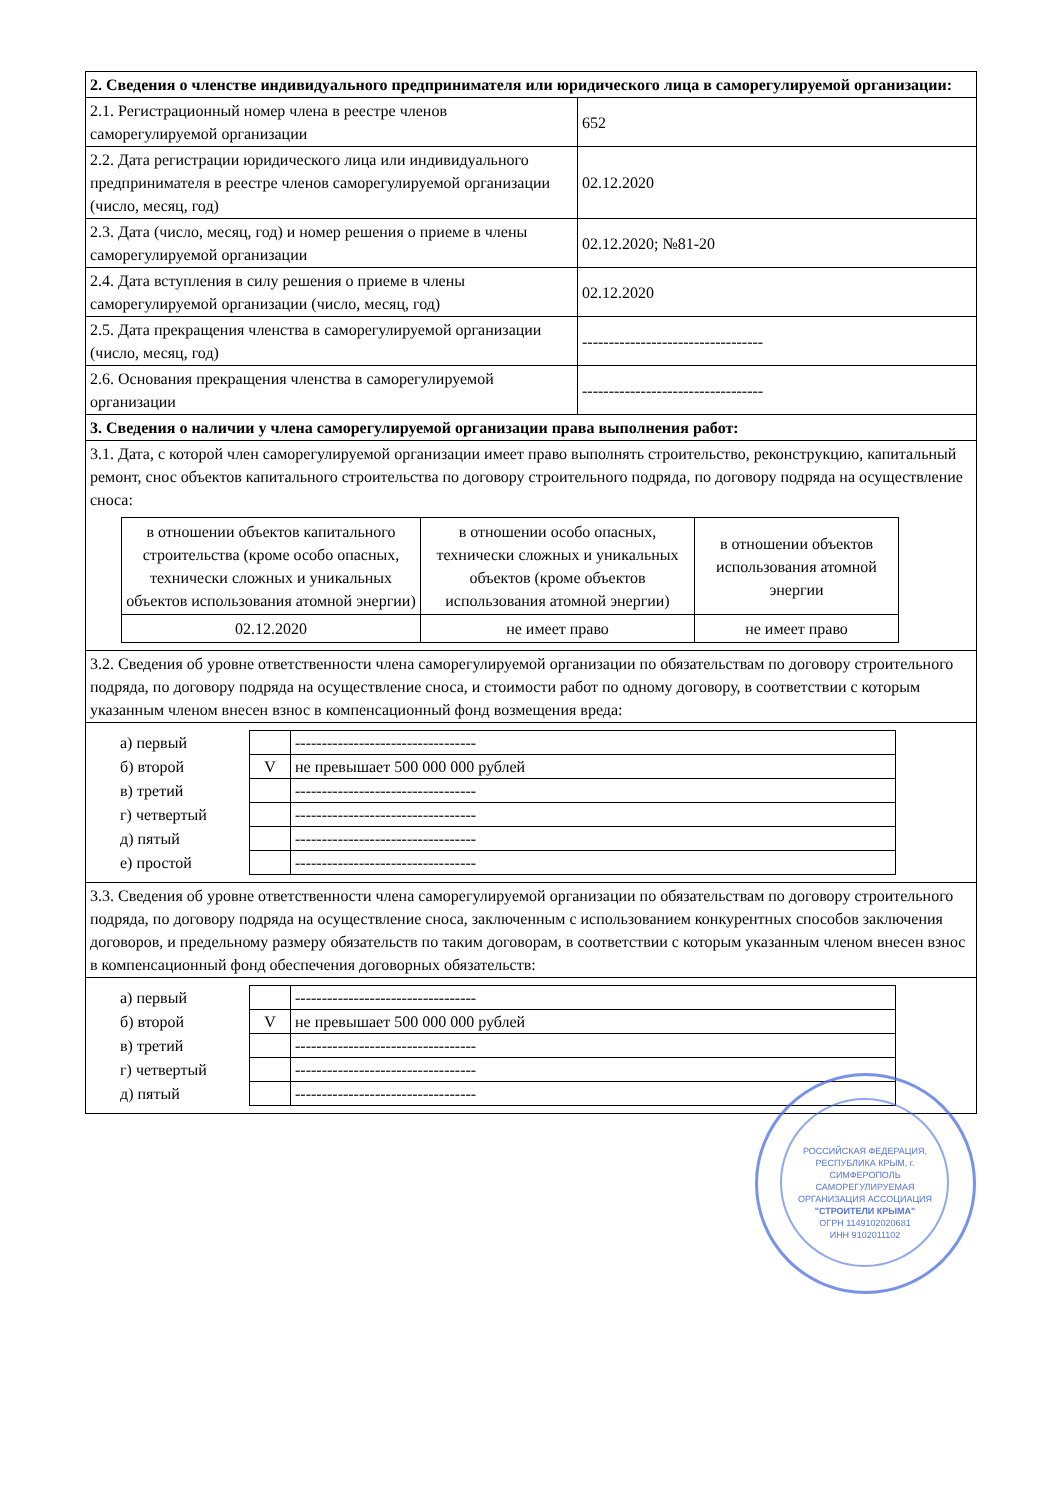| 2. Сведения о членстве индивидуального предпринимателя или юридического лица в саморегулируемой организации: | |
| 2.1. Регистрационный номер члена в реестре членов саморегулируемой организации | 652 |
| 2.2. Дата регистрации юридического лица или индивидуального предпринимателя в реестре членов саморегулируемой организации (число, месяц, год) | 02.12.2020 |
| 2.3. Дата (число, месяц, год) и номер решения о приеме в члены саморегулируемой организации | 02.12.2020; №81-20 |
| 2.4. Дата вступления в силу решения о приеме в члены саморегулируемой организации (число, месяц, год) | 02.12.2020 |
| 2.5. Дата прекращения членства в саморегулируемой организации (число, месяц, год) | ---------------------------------- |
| 2.6. Основания прекращения членства в саморегулируемой организации | ---------------------------------- |
| 3. Сведения о наличии у члена саморегулируемой организации права выполнения работ: | |
| 3.1. Дата, с которой член саморегулируемой организации имеет право выполнять строительство, реконструкцию, капитальный ремонт, снос объектов капитального строительства по договору строительного подряда, по договору подряда на осуществление сноса: / в отношении объектов капитального строительства (кроме особо опасных, технически сложных и уникальных объектов использования атомной энергии) / в отношении особо опасных, технически сложных и уникальных объектов (кроме объектов использования атомной энергии) / в отношении объектов использования атомной энергии / / 02.12.2020 / не имеет право / не имеет право / | |
| 3.2. Сведения об уровне ответственности члена саморегулируемой организации по обязательствам по договору строительного подряда, по договору подряда на осуществление сноса, и стоимости работ по одному договору, в соответствии с которым указанным членом внесен взнос в компенсационный фонд возмещения вреда: | |
| / а) первый / / ---------------------------------- / / б) второй / V / не превышает 500 000 000 рублей / / в) третий / / ---------------------------------- / / г) четвертый / / ---------------------------------- / / д) пятый / / ---------------------------------- / / е) простой / / ---------------------------------- / | |
| 3.3. Сведения об уровне ответственности члена саморегулируемой организации по обязательствам по договору строительного подряда, по договору подряда на осуществление сноса, заключенным с использованием конкурентных способов заключения договоров, и предельному размеру обязательств по таким договорам, в соответствии с которым указанным членом внесен взнос в компенсационный фонд обеспечения договорных обязательств: | |
| / а) первый / / ---------------------------------- / / б) второй / V / не превышает 500 000 000 рублей / / в) третий / / ---------------------------------- / / г) четвертый / / ---------------------------------- / / д) пятый / / ---------------------------------- / | |
РОССИЙСКАЯ ФЕДЕРАЦИЯ, РЕСПУБЛИКА КРЫМ, г. СИМФЕРОПОЛЬ
САМОРЕГУЛИРУЕМАЯ ОРГАНИЗАЦИЯ АССОЦИАЦИЯ
"СТРОИТЕЛИ КРЫМА"
ОГРН 1149102020681
ИНН 9102011102